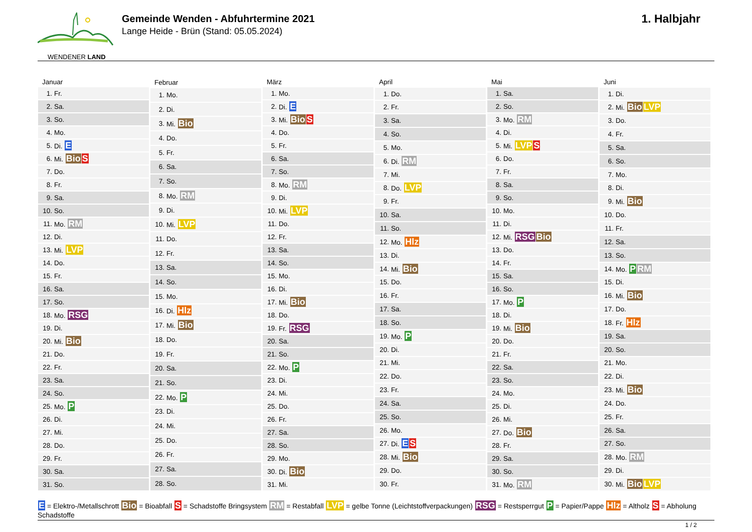WENDENER LAND
Gemeinde Wenden - Abfuhrtermine 2021
Lange Heide - Brün (Stand: 05.05.2024)
1. Halbjahr
| Januar | |
| --- | --- |
| 1. | Fr. |
| 2. | Sa. |
| 3. | So. |
| 4. | Mo. |
| 5. | Di. E |
| 6. | Mi. Bio S |
| 7. | Do. |
| 8. | Fr. |
| 9. | Sa. |
| 10. | So. |
| 11. | Mo. RM |
| 12. | Di. |
| 13. | Mi. LVP |
| 14. | Do. |
| 15. | Fr. |
| 16. | Sa. |
| 17. | So. |
| 18. | Mo. RSG |
| 19. | Di. |
| 20. | Mi. Bio |
| 21. | Do. |
| 22. | Fr. |
| 23. | Sa. |
| 24. | So. |
| 25. | Mo. P |
| 26. | Di. |
| 27. | Mi. |
| 28. | Do. |
| 29. | Fr. |
| 30. | Sa. |
| 31. | So. |
| Februar | |
| --- | --- |
| 1. | Mo. |
| 2. | Di. |
| 3. | Mi. Bio |
| 4. | Do. |
| 5. | Fr. |
| 6. | Sa. |
| 7. | So. |
| 8. | Mo. RM |
| 9. | Di. |
| 10. | Mi. LVP |
| 11. | Do. |
| 12. | Fr. |
| 13. | Sa. |
| 14. | So. |
| 15. | Mo. |
| 16. | Di. Hlz |
| 17. | Mi. Bio |
| 18. | Do. |
| 19. | Fr. |
| 20. | Sa. |
| 21. | So. |
| 22. | Mo. P |
| 23. | Di. |
| 24. | Mi. |
| 25. | Do. |
| 26. | Fr. |
| 27. | Sa. |
| 28. | So. |
| März | |
| --- | --- |
| 1. | Mo. |
| 2. | Di. E |
| 3. | Mi. Bio S |
| 4. | Do. |
| 5. | Fr. |
| 6. | Sa. |
| 7. | So. |
| 8. | Mo. RM |
| 9. | Di. |
| 10. | Mi. LVP |
| 11. | Do. |
| 12. | Fr. |
| 13. | Sa. |
| 14. | So. |
| 15. | Mo. |
| 16. | Di. |
| 17. | Mi. Bio |
| 18. | Do. |
| 19. | Fr. RSG |
| 20. | Sa. |
| 21. | So. |
| 22. | Mo. P |
| 23. | Di. |
| 24. | Mi. |
| 25. | Do. |
| 26. | Fr. |
| 27. | Sa. |
| 28. | So. |
| 29. | Mo. |
| 30. | Di. Bio |
| 31. | Mi. |
| April | |
| --- | --- |
| 1. | Do. |
| 2. | Fr. |
| 3. | Sa. |
| 4. | So. |
| 5. | Mo. |
| 6. | Di. RM |
| 7. | Mi. |
| 8. | Do. LVP |
| 9. | Fr. |
| 10. | Sa. |
| 11. | So. |
| 12. | Mo. Hlz |
| 13. | Di. |
| 14. | Mi. Bio |
| 15. | Do. |
| 16. | Fr. |
| 17. | Sa. |
| 18. | So. |
| 19. | Mo. P |
| 20. | Di. |
| 21. | Mi. |
| 22. | Do. |
| 23. | Fr. |
| 24. | Sa. |
| 25. | So. |
| 26. | Mo. |
| 27. | Di. E S |
| 28. | Mi. Bio |
| 29. | Do. |
| 30. | Fr. |
| Mai | |
| --- | --- |
| 1. | Sa. |
| 2. | So. |
| 3. | Mo. RM |
| 4. | Di. |
| 5. | Mi. LVP S |
| 6. | Do. |
| 7. | Fr. |
| 8. | Sa. |
| 9. | So. |
| 10. | Mo. |
| 11. | Di. |
| 12. | Mi. RSG Bio |
| 13. | Do. |
| 14. | Fr. |
| 15. | Sa. |
| 16. | So. |
| 17. | Mo. P |
| 18. | Di. |
| 19. | Mi. Bio |
| 20. | Do. |
| 21. | Fr. |
| 22. | Sa. |
| 23. | So. |
| 24. | Mo. |
| 25. | Di. |
| 26. | Mi. |
| 27. | Do. Bio |
| 28. | Fr. |
| 29. | Sa. |
| 30. | So. |
| 31. | Mo. RM |
| Juni | |
| --- | --- |
| 1. | Di. |
| 2. | Mi. Bio LVP |
| 3. | Do. |
| 4. | Fr. |
| 5. | Sa. |
| 6. | So. |
| 7. | Mo. |
| 8. | Di. |
| 9. | Mi. Bio |
| 10. | Do. |
| 11. | Fr. |
| 12. | Sa. |
| 13. | So. |
| 14. | Mo. P RM |
| 15. | Di. |
| 16. | Mi. Bio |
| 17. | Do. |
| 18. | Fr. Hlz |
| 19. | Sa. |
| 20. | So. |
| 21. | Mo. |
| 22. | Di. |
| 23. | Mi. Bio |
| 24. | Do. |
| 25. | Fr. |
| 26. | Sa. |
| 27. | So. |
| 28. | Mo. RM |
| 29. | Di. |
| 30. | Mi. Bio LVP |
E = Elektro-/Metallschrott Bio = Bioabfall S = Schadstoffe Bringsystem RM = Restabfall LVP = gelbe Tonne (Leichtstoffverpackungen) RSG = Restsperrgut P = Papier/Pappe Hlz = Altholz S = Abholung Schadstoffe
1 / 2